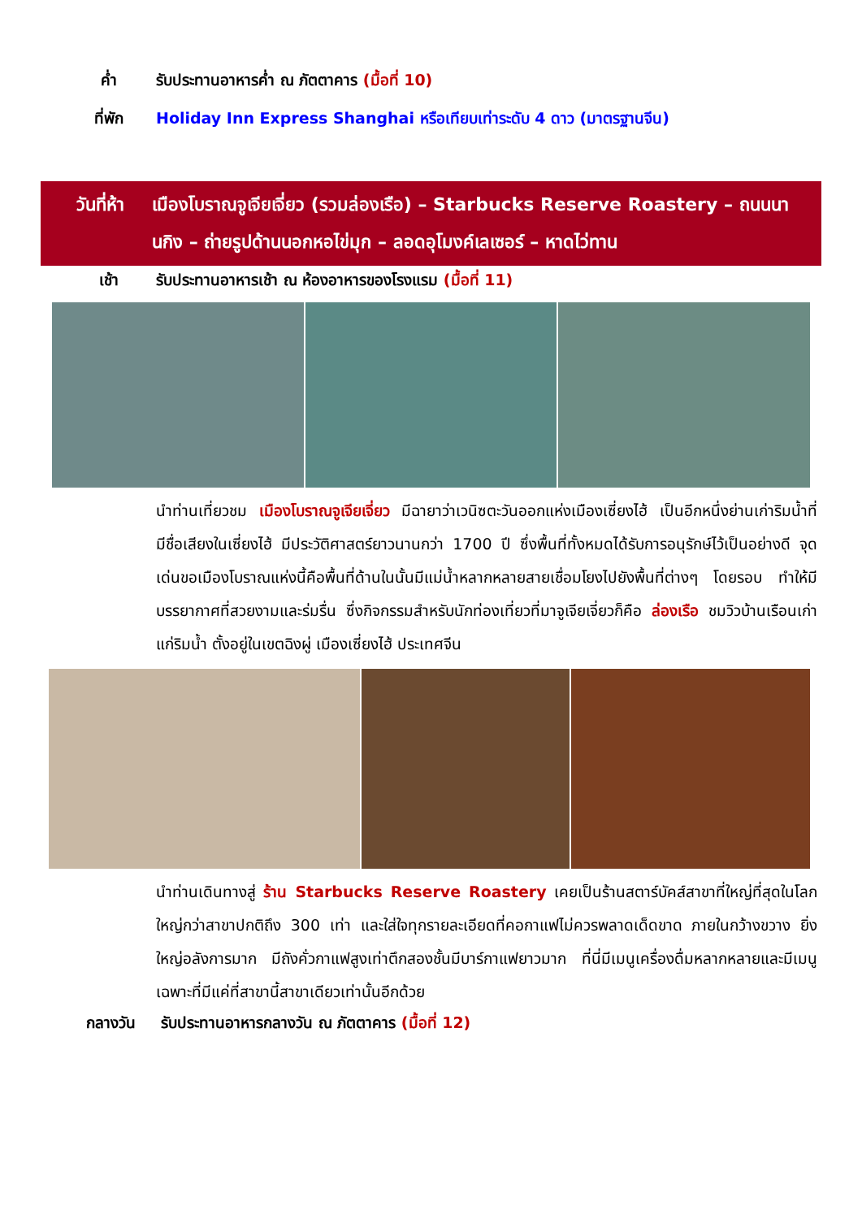ค่ำ รับประทานอาหารค่ำ ณ ภัตตาคาร (มื้อที่ 10)
ที่พัก Holiday Inn Express Shanghai หรือเทียบเท่าระดับ 4 ดาว (มาตรฐานจีน)
วันที่ห้า เมืองโบราณจูเจียเจี่ยว (รวมล่องเรือ) – Starbucks Reserve Roastery – ถนนนานกิง – ถ่ายรูปด้านนอกหอไข่มุก – ลอดอุโมงค์เลเซอร์ – หาดไว่ทาน
เช้า รับประทานอาหารเช้า ณ ห้องอาหารของโรงแรม (มื้อที่ 11)
นำท่านเที่ยวชม เมืองโบราณจูเจียเจี่ยว มีฉายาว่าเวนิซตะวันออกแห่งเมืองเซี่ยงไฮ้ เป็นอีกหนึ่งย่านเก่าริมน้ำที่มีชื่อเสียงในเซี่ยงไฮ้ มีประวัติศาสตร์ยาวนานกว่า 1700 ปี ซึ่งพื้นที่ทั้งหมดได้รับการอนุรักษ์ไว้เป็นอย่างดี จุดเด่นขอเมืองโบราณแห่งนี้คือพื้นที่ด้านในนั้นมีแม่น้ำหลากหลายสายเชื่อมโยงไปยังพื้นที่ต่างๆ โดยรอบ ทำให้มีบรรยากาศที่สวยงามและร่มรื่น ซึ่งกิจกรรมสำหรับนักท่องเที่ยวที่มาจูเจียเจี่ยวก็คือ ล่องเรือ ชมวิวบ้านเรือนเก่าแก่ริมน้ำ ตั้งอยู่ในเขตฉิงผู่ เมืองเซี่ยงไฮ้ ประเทศจีน
นำท่านเดินทางสู่ ร้าน Starbucks Reserve Roastery เคยเป็นร้านสตาร์บัคส์สาขาที่ใหญ่ที่สุดในโลกใหญ่กว่าสาขาปกติถึง 300 เท่า และใส่ใจทุกรายละเอียดที่คอกาแฟไม่ควรพลาดเด็ดขาด ภายในกว้างขวาง ยิ่งใหญ่อลังการมาก มีถังคั่วกาแฟสูงเท่าตึกสองชั้นมีบาร์กาแฟยาวมาก ที่นี่มีเมนูเครื่องดื่มหลากหลายและมีเมนูเฉพาะที่มีแค่ที่สาขานี้สาขาเดียวเท่านั้นอีกด้วย
กลางวัน รับประทานอาหารกลางวัน ณ ภัตตาคาร (มื้อที่ 12)